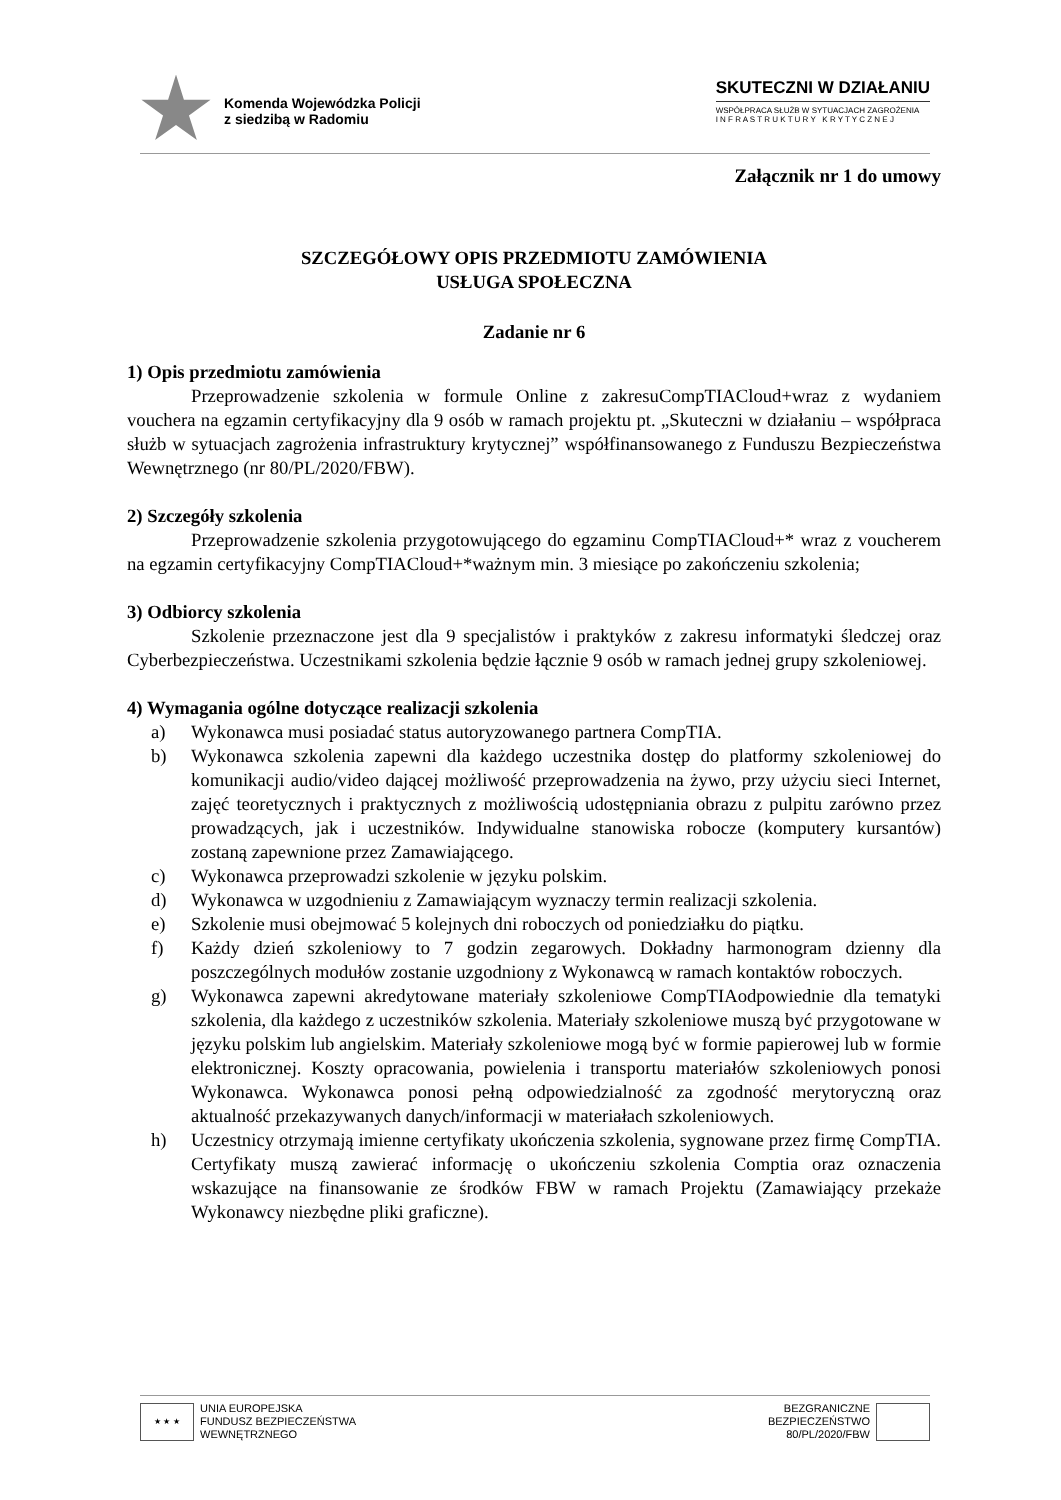Komenda Wojewódzka Policji
z siedzibą w Radomiu
SKUTECZNI W DZIAŁANIU
WSPÓŁPRACA SŁUŻB W SYTUACJACH ZAGROŻENIA
I N F R A S T R U K T U R Y K R Y T Y C Z N E J
Załącznik nr 1 do umowy
SZCZEGÓŁOWY OPIS PRZEDMIOTU ZAMÓWIENIA
USŁUGA SPOŁECZNA
Zadanie nr 6
1) Opis przedmiotu zamówienia
Przeprowadzenie szkolenia w formule Online z zakresuCompTIACloud+wraz z wydaniem vouchera na egzamin certyfikacyjny dla 9 osób w ramach projektu pt. „Skuteczni w działaniu – współpraca służb w sytuacjach zagrożenia infrastruktury krytycznej” współfinansowanego z Funduszu Bezpieczeństwa Wewnętrznego (nr 80/PL/2020/FBW).
2) Szczegóły szkolenia
Przeprowadzenie szkolenia przygotowującego do egzaminu CompTIACloud+* wraz z voucherem na egzamin certyfikacyjny CompTIACloud+*ważnym min. 3 miesiące po zakończeniu szkolenia;
3) Odbiorcy szkolenia
Szkolenie przeznaczone jest dla 9 specjalistów i praktyków z zakresu informatyki śledczej oraz Cyberbezpieczeństwa. Uczestnikami szkolenia będzie łącznie 9 osób w ramach jednej grupy szkoleniowej.
4) Wymagania ogólne dotyczące realizacji szkolenia
a) Wykonawca musi posiadać status autoryzowanego partnera CompTIA.
b) Wykonawca szkolenia zapewni dla każdego uczestnika dostęp do platformy szkoleniowej do komunikacji audio/video dającej możliwość przeprowadzenia na żywo, przy użyciu sieci Internet, zajęć teoretycznych i praktycznych z możliwością udostępniania obrazu z pulpitu zarówno przez prowadzących, jak i uczestników. Indywidualne stanowiska robocze (komputery kursantów) zostaną zapewnione przez Zamawiającego.
c) Wykonawca przeprowadzi szkolenie w języku polskim.
d) Wykonawca w uzgodnieniu z Zamawiającym wyznaczy termin realizacji szkolenia.
e) Szkolenie musi obejmować 5 kolejnych dni roboczych od poniedziałku do piątku.
f) Każdy dzień szkoleniowy to 7 godzin zegarowych. Dokładny harmonogram dzienny dla poszczególnych modułów zostanie uzgodniony z Wykonawcą w ramach kontaktów roboczych.
g) Wykonawca zapewni akredytowane materiały szkoleniowe CompTIAodpowiednie dla tematyki szkolenia, dla każdego z uczestników szkolenia. Materiały szkoleniowe muszą być przygotowane w języku polskim lub angielskim. Materiały szkoleniowe mogą być w formie papierowej lub w formie elektronicznej. Koszty opracowania, powielenia i transportu materiałów szkoleniowych ponosi Wykonawca. Wykonawca ponosi pełną odpowiedzialność za zgodność merytoryczną oraz aktualność przekazywanych danych/informacji w materiałach szkoleniowych.
h) Uczestnicy otrzymają imienne certyfikaty ukończenia szkolenia, sygnowane przez firmę CompTIA. Certyfikaty muszą zawierać informację o ukończeniu szkolenia Comptia oraz oznaczenia wskazujące na finansowanie ze środków FBW w ramach Projektu (Zamawiający przekaże Wykonawcy niezbędne pliki graficzne).
★ ★ ★
UNIA EUROPEJSKA
FUNDUSZ BEZPIECZEŃSTWA
WEWNĘTRZNEGO
BEZGRANICZNE
BEZPIECZEŃSTWO
80/PL/2020/FBW